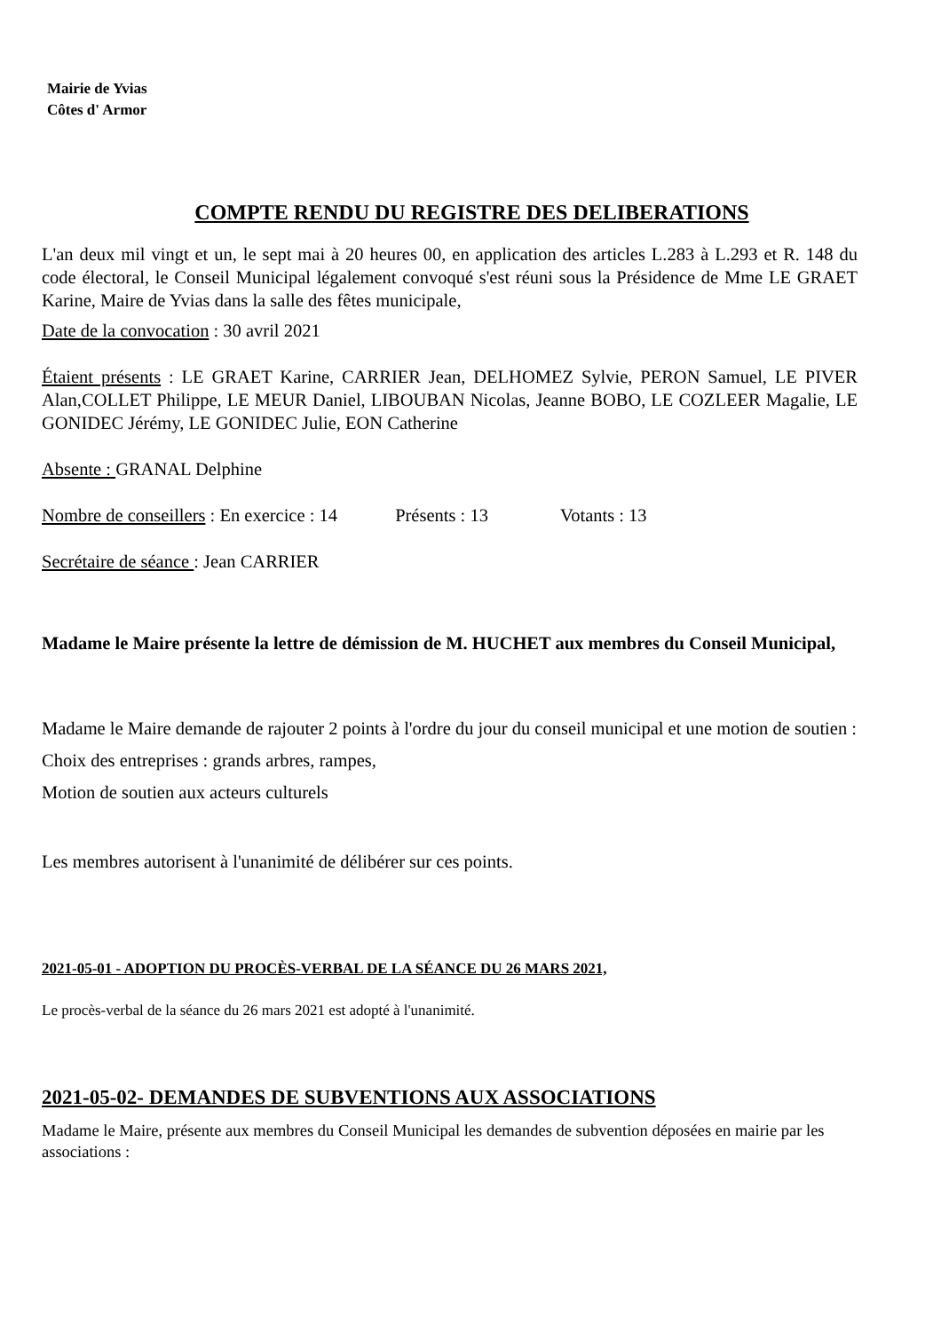Mairie de Yvias
Côtes d' Armor
COMPTE RENDU DU REGISTRE DES DELIBERATIONS
L'an deux mil vingt et un, le sept mai à 20 heures 00, en application des articles L.283 à L.293 et R. 148 du code électoral, le Conseil Municipal légalement convoqué s'est réuni sous la Présidence de Mme LE GRAET Karine, Maire de Yvias dans la salle des fêtes municipale,
Date de la convocation : 30 avril 2021
Étaient présents : LE GRAET Karine, CARRIER Jean, DELHOMEZ Sylvie, PERON Samuel, LE PIVER Alan,COLLET Philippe, LE MEUR Daniel, LIBOUBAN Nicolas, Jeanne BOBO, LE COZLEER Magalie, LE GONIDEC Jérémy, LE GONIDEC Julie, EON Catherine
Absente : GRANAL Delphine
Nombre de conseillers : En exercice : 14 Présents : 13 Votants : 13
Secrétaire de séance : Jean CARRIER
Madame le Maire présente la lettre de démission de M. HUCHET aux membres du Conseil Municipal,
Madame le Maire demande de rajouter 2 points à l'ordre du jour du conseil municipal et une motion de soutien :
Choix des entreprises : grands arbres, rampes,
Motion de soutien aux acteurs culturels
Les membres autorisent à l'unanimité de délibérer sur ces points.
2021-05-01 - ADOPTION DU PROCÈS-VERBAL DE LA SÉANCE DU 26 MARS 2021,
Le procès-verbal de la séance du 26 mars 2021 est adopté à l'unanimité.
2021-05-02- DEMANDES DE SUBVENTIONS AUX ASSOCIATIONS
Madame le Maire, présente aux membres du Conseil Municipal les demandes de subvention déposées en mairie par les associations :